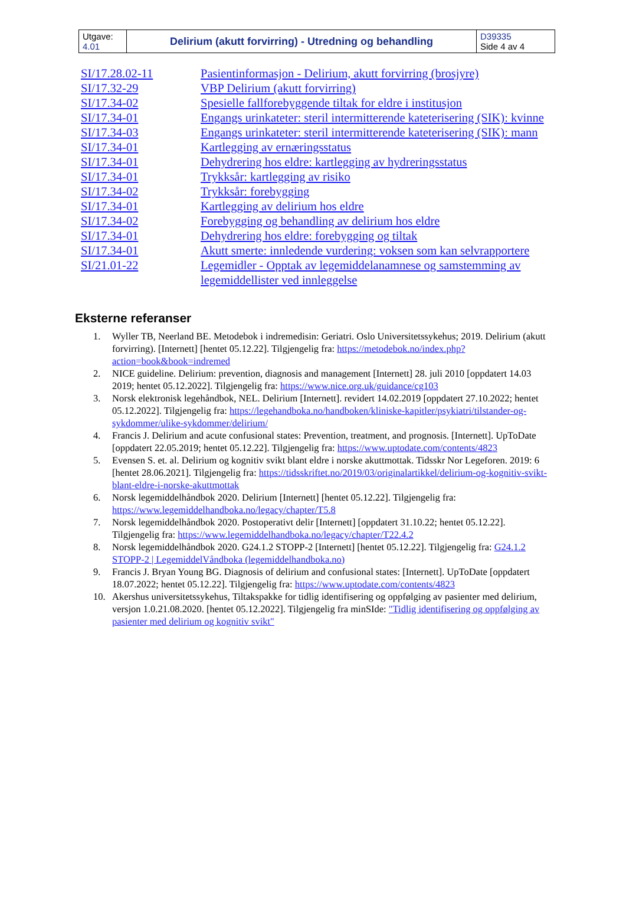| Utgave: 4.01 | Delirium (akutt forvirring) - Utredning og behandling | D39335 Side 4 av 4 |
| SI/17.28.02-11 | Pasientinformasjon - Delirium, akutt forvirring (brosjyre) |
| SI/17.32-29 | VBP Delirium (akutt forvirring) |
| SI/17.34-02 | Spesielle fallforebyggende tiltak for eldre i institusjon |
| SI/17.34-01 | Engangs urinkateter: steril intermitterende kateterisering (SIK): kvinne |
| SI/17.34-03 | Engangs urinkateter: steril intermitterende kateterisering (SIK): mann |
| SI/17.34-01 | Kartlegging av ernæringsstatus |
| SI/17.34-01 | Dehydrering hos eldre: kartlegging av hydreringsstatus |
| SI/17.34-01 | Trykksår: kartlegging av risiko |
| SI/17.34-02 | Trykksår: forebygging |
| SI/17.34-01 | Kartlegging av delirium hos eldre |
| SI/17.34-02 | Forebygging og behandling av delirium hos eldre |
| SI/17.34-01 | Dehydrering hos eldre: forebygging og tiltak |
| SI/17.34-01 | Akutt smerte: innledende vurdering: voksen som kan selvrapportere |
| SI/21.01-22 | Legemidler - Opptak av legemiddelanamnese og samstemming av legemiddellister ved innleggelse |
Eksterne referanser
1. Wyller TB, Neerland BE. Metodebok i indremedisin: Geriatri. Oslo Universitetssykehus; 2019. Delirium (akutt forvirring). [Internett] [hentet 05.12.22]. Tilgjengelig fra: https://metodebok.no/index.php?action=book&book=indremed
2. NICE guideline. Delirium: prevention, diagnosis and management [Internett] 28. juli 2010 [oppdatert 14.03 2019; hentet 05.12.2022]. Tilgjengelig fra: https://www.nice.org.uk/guidance/cg103
3. Norsk elektronisk legehåndbok, NEL. Delirium [Internett]. revidert 14.02.2019 [oppdatert 27.10.2022; hentet 05.12.2022]. Tilgjengelig fra: https://legehandboka.no/handboken/kliniske-kapitler/psykiatri/tilstander-og-sykdommer/ulike-sykdommer/delirium/
4. Francis J. Delirium and acute confusional states: Prevention, treatment, and prognosis. [Internett]. UpToDate [oppdatert 22.05.2019; hentet 05.12.22]. Tilgjengelig fra: https://www.uptodate.com/contents/4823
5. Evensen S. et. al. Delirium og kognitiv svikt blant eldre i norske akuttmottak. Tidsskr Nor Legeforen. 2019: 6 [hentet 28.06.2021]. Tilgjengelig fra: https://tidsskriftet.no/2019/03/originalartikkel/delirium-og-kognitiv-svikt-blant-eldre-i-norske-akuttmottak
6. Norsk legemiddelhåndbok 2020. Delirium [Internett] [hentet 05.12.22]. Tilgjengelig fra: https://www.legemiddelhandboka.no/legacy/chapter/T5.8
7. Norsk legemiddelhåndbok 2020. Postoperativt delir [Internett] [oppdatert 31.10.22; hentet 05.12.22]. Tilgjengelig fra: https://www.legemiddelhandboka.no/legacy/chapter/T22.4.2
8. Norsk legemiddelhåndbok 2020. G24.1.2 STOPP-2 [Internett] [hentet 05.12.22]. Tilgjengelig fra: G24.1.2 STOPP-2 | LegemiddelVåndboka (legemiddelhandboka.no)
9. Francis J. Bryan Young BG. Diagnosis of delirium and confusional states: [Internett]. UpToDate [oppdatert 18.07.2022; hentet 05.12.22]. Tilgjengelig fra: https://www.uptodate.com/contents/4823
10. Akershus universitetssykehus, Tiltakspakke for tidlig identifisering og oppfølging av pasienter med delirium, versjon 1.0.21.08.2020. [hentet 05.12.2022]. Tilgjengelig fra minSIde: "Tidlig identifisering og oppfølging av pasienter med delirium og kognitiv svikt"